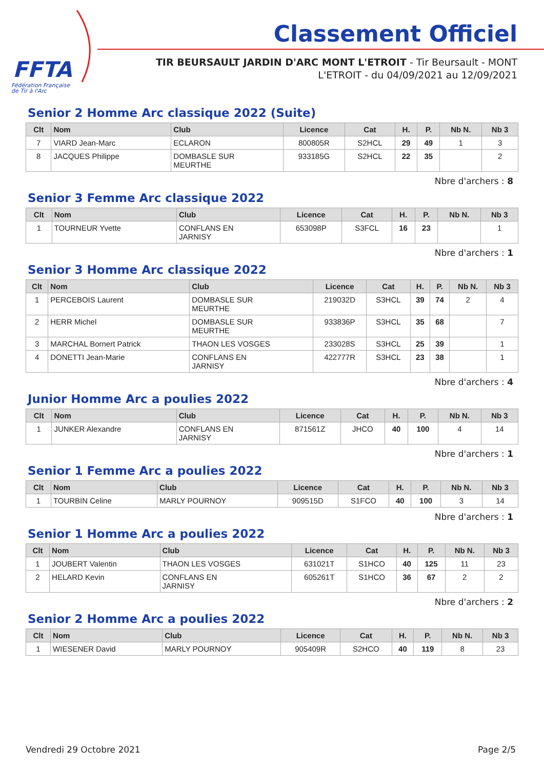FFTA
Fédération Française
de Tir à l'Arc
Classement Officiel
TIR BEURSAULT JARDIN D'ARC MONT L'ETROIT - Tir Beursault - MONT L'ETROIT - du 04/09/2021 au 12/09/2021
Senior 2 Homme Arc classique 2022 (Suite)
| Clt | Nom | Club | Licence | Cat | H. | P. | Nb N. | Nb 3 |
| --- | --- | --- | --- | --- | --- | --- | --- | --- |
| 7 | VIARD Jean-Marc | ECLARON | 800805R | S2HCL | 29 | 49 | 1 | 3 |
| 8 | JACQUES Philippe | DOMBASLE SUR MEURTHE | 933185G | S2HCL | 22 | 35 | | 2 |
Nbre d'archers : 8
Senior 3 Femme Arc classique 2022
| Clt | Nom | Club | Licence | Cat | H. | P. | Nb N. | Nb 3 |
| --- | --- | --- | --- | --- | --- | --- | --- | --- |
| 1 | TOURNEUR Yvette | CONFLANS EN JARNISY | 653098P | S3FCL | 16 | 23 | | 1 |
Nbre d'archers : 1
Senior 3 Homme Arc classique 2022
| Clt | Nom | Club | Licence | Cat | H. | P. | Nb N. | Nb 3 |
| --- | --- | --- | --- | --- | --- | --- | --- | --- |
| 1 | PERCEBOIS Laurent | DOMBASLE SUR MEURTHE | 219032D | S3HCL | 39 | 74 | 2 | 4 |
| 2 | HERR Michel | DOMBASLE SUR MEURTHE | 933836P | S3HCL | 35 | 68 | | 7 |
| 3 | MARCHAL Bornert Patrick | THAON LES VOSGES | 233028S | S3HCL | 25 | 39 | | 1 |
| 4 | DONETTI Jean-Marie | CONFLANS EN JARNISY | 422777R | S3HCL | 23 | 38 | | 1 |
Nbre d'archers : 4
Junior Homme Arc a poulies 2022
| Clt | Nom | Club | Licence | Cat | H. | P. | Nb N. | Nb 3 |
| --- | --- | --- | --- | --- | --- | --- | --- | --- |
| 1 | JUNKER Alexandre | CONFLANS EN JARNISY | 871561Z | JHCO | 40 | 100 | 4 | 14 |
Nbre d'archers : 1
Senior 1 Femme Arc a poulies 2022
| Clt | Nom | Club | Licence | Cat | H. | P. | Nb N. | Nb 3 |
| --- | --- | --- | --- | --- | --- | --- | --- | --- |
| 1 | TOURBIN Celine | MARLY POURNOY | 909515D | S1FCO | 40 | 100 | 3 | 14 |
Nbre d'archers : 1
Senior 1 Homme Arc a poulies 2022
| Clt | Nom | Club | Licence | Cat | H. | P. | Nb N. | Nb 3 |
| --- | --- | --- | --- | --- | --- | --- | --- | --- |
| 1 | JOUBERT Valentin | THAON LES VOSGES | 631021T | S1HCO | 40 | 125 | 11 | 23 |
| 2 | HELARD Kevin | CONFLANS EN JARNISY | 605261T | S1HCO | 36 | 67 | 2 | 2 |
Nbre d'archers : 2
Senior 2 Homme Arc a poulies 2022
| Clt | Nom | Club | Licence | Cat | H. | P. | Nb N. | Nb 3 |
| --- | --- | --- | --- | --- | --- | --- | --- | --- |
| 1 | WIESENER David | MARLY POURNOY | 905409R | S2HCO | 40 | 119 | 8 | 23 |
Vendredi 29 Octobre 2021 Page 2/5